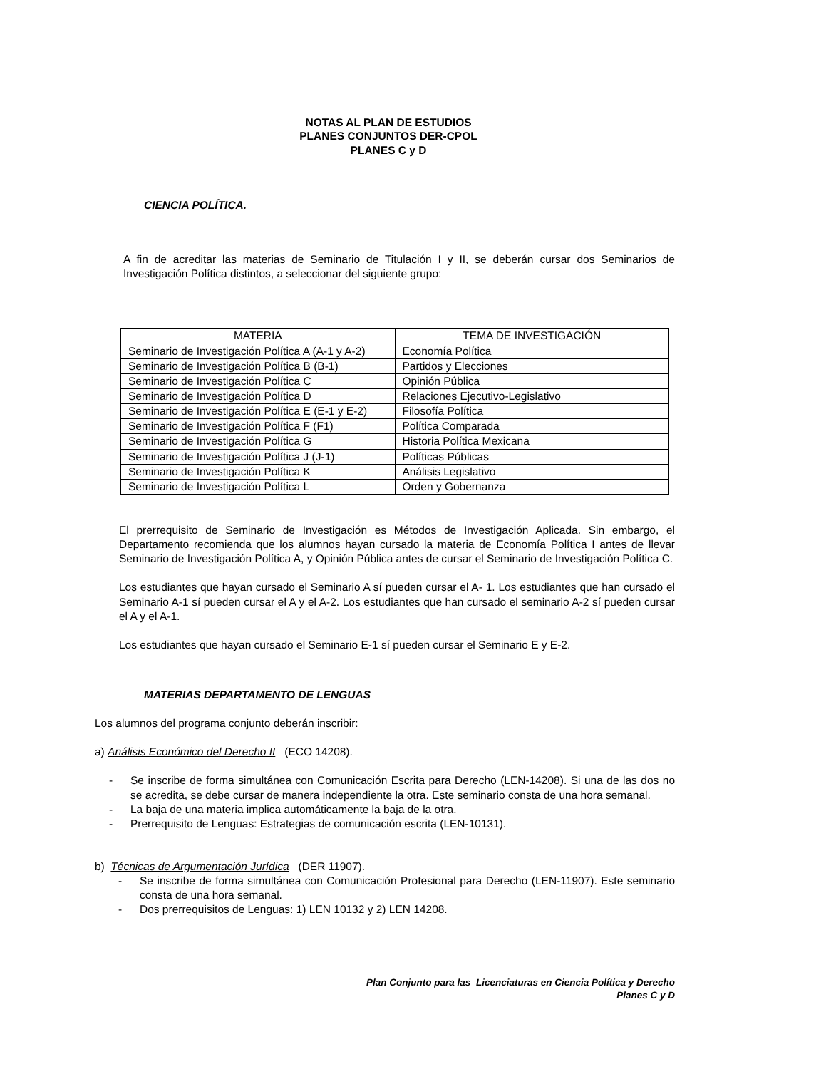NOTAS AL PLAN DE ESTUDIOS
PLANES CONJUNTOS DER-CPOL
PLANES C y D
CIENCIA POLÍTICA.
A fin de acreditar las materias de Seminario de Titulación I y II, se deberán cursar dos Seminarios de Investigación Política distintos, a seleccionar del siguiente grupo:
| MATERIA | TEMA DE INVESTIGACIÓN |
| --- | --- |
| Seminario de Investigación Política A (A-1 y A-2) | Economía Política |
| Seminario de Investigación Política B (B-1) | Partidos y Elecciones |
| Seminario de Investigación Política C | Opinión Pública |
| Seminario de Investigación Política D | Relaciones Ejecutivo-Legislativo |
| Seminario de Investigación Política E (E-1 y E-2) | Filosofía Política |
| Seminario de Investigación Política F (F1) | Política Comparada |
| Seminario de Investigación Política G | Historia Política Mexicana |
| Seminario de Investigación Política J (J-1) | Políticas Públicas |
| Seminario de Investigación Política K | Análisis Legislativo |
| Seminario de Investigación Política L | Orden y Gobernanza |
El prerrequisito de Seminario de Investigación es Métodos de Investigación Aplicada. Sin embargo, el Departamento recomienda que los alumnos hayan cursado la materia de Economía Política I antes de llevar Seminario de Investigación Política A, y Opinión Pública antes de cursar el Seminario de Investigación Política C.
Los estudiantes que hayan cursado el Seminario A sí pueden cursar el A- 1. Los estudiantes que han cursado el Seminario A-1 sí pueden cursar el A y el A-2. Los estudiantes que han cursado el seminario A-2 sí pueden cursar el A y el A-1.
Los estudiantes que hayan cursado el Seminario E-1 sí pueden cursar el Seminario E y E-2.
MATERIAS DEPARTAMENTO DE LENGUAS
Los alumnos del programa conjunto deberán inscribir:
a) Análisis Económico del Derecho II (ECO 14208).
- Se inscribe de forma simultánea con Comunicación Escrita para Derecho (LEN-14208). Si una de las dos no se acredita, se debe cursar de manera independiente la otra. Este seminario consta de una hora semanal.
- La baja de una materia implica automáticamente la baja de la otra.
- Prerrequisito de Lenguas: Estrategias de comunicación escrita (LEN-10131).
b) Técnicas de Argumentación Jurídica (DER 11907).
- Se inscribe de forma simultánea con Comunicación Profesional para Derecho (LEN-11907). Este seminario consta de una hora semanal.
- Dos prerrequisitos de Lenguas: 1) LEN 10132 y 2) LEN 14208.
Plan Conjunto para las Licenciaturas en Ciencia Política y Derecho
Planes C y D